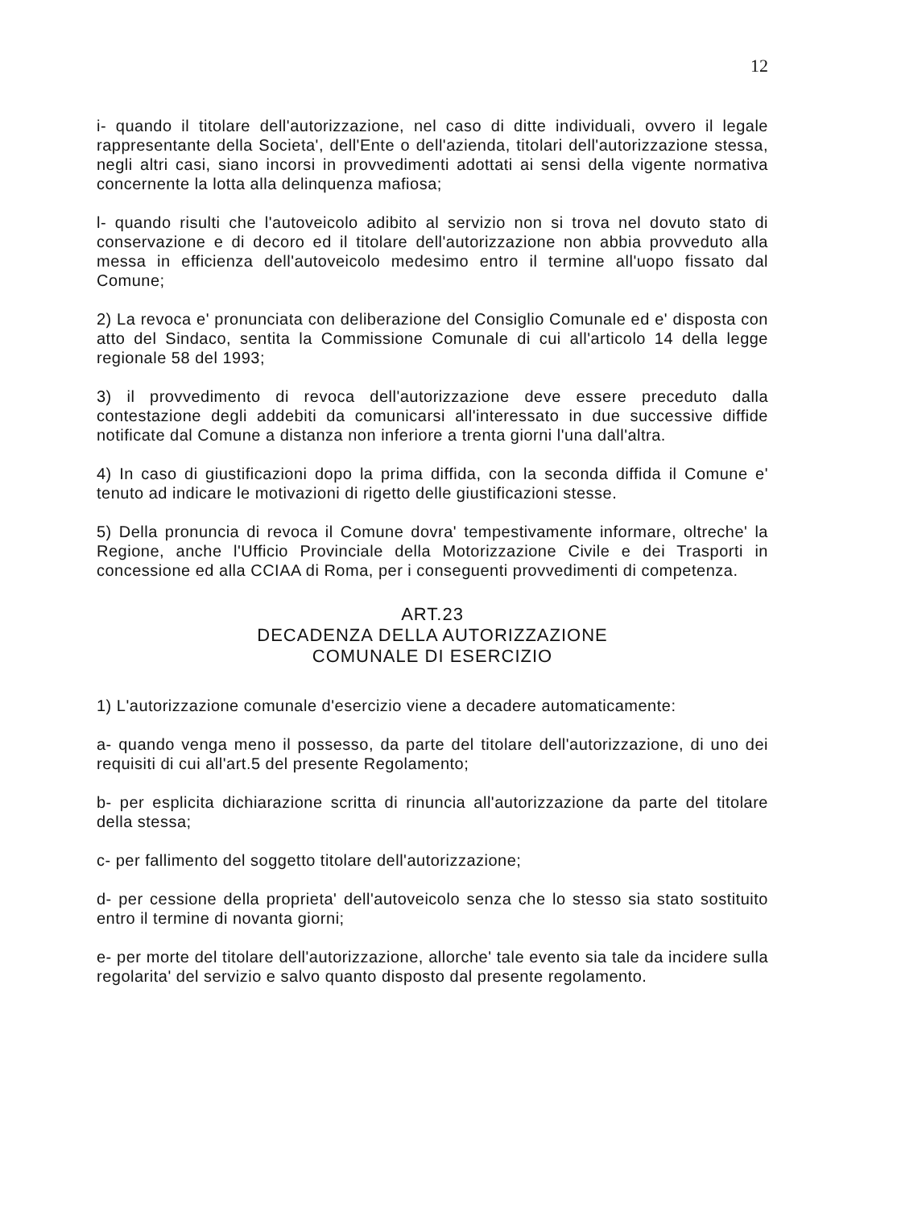12
i- quando il titolare dell'autorizzazione, nel caso di ditte individuali, ovvero il legale rappresentante della Societa', dell'Ente o dell'azienda, titolari dell'autorizzazione stessa, negli altri casi, siano incorsi in provvedimenti adottati ai sensi della vigente normativa concernente la lotta alla delinquenza mafiosa;
l- quando risulti che l'autoveicolo adibito al servizio non si trova nel dovuto stato di conservazione e di decoro ed il titolare dell'autorizzazione non abbia provveduto alla messa in efficienza dell'autoveicolo medesimo entro il termine all'uopo fissato dal Comune;
2) La revoca e' pronunciata con deliberazione del Consiglio Comunale ed e' disposta con atto del Sindaco, sentita la Commissione Comunale di cui all'articolo 14 della legge regionale 58 del 1993;
3) il provvedimento di revoca dell'autorizzazione deve essere preceduto dalla contestazione degli addebiti da comunicarsi all'interessato in due successive diffide notificate dal Comune a distanza non inferiore a trenta giorni l'una dall'altra.
4) In caso di giustificazioni dopo la prima diffida, con la seconda diffida il Comune e' tenuto ad indicare le motivazioni di rigetto delle giustificazioni stesse.
5) Della pronuncia di revoca il Comune dovra' tempestivamente informare, oltreche' la Regione, anche l'Ufficio Provinciale della Motorizzazione Civile e dei Trasporti in concessione ed alla CCIAA di Roma, per i conseguenti provvedimenti di competenza.
ART.23
DECADENZA DELLA AUTORIZZAZIONE
COMUNALE DI ESERCIZIO
1) L'autorizzazione comunale d'esercizio viene a decadere automaticamente:
a- quando venga meno il possesso, da parte del titolare dell'autorizzazione, di uno dei requisiti di cui all'art.5 del presente Regolamento;
b- per esplicita dichiarazione scritta di rinuncia all'autorizzazione da parte del titolare della stessa;
c- per fallimento del soggetto titolare dell'autorizzazione;
d- per cessione della proprieta' dell'autoveicolo senza che lo stesso sia stato sostituito entro il termine di novanta giorni;
e- per morte del titolare dell'autorizzazione, allorche' tale evento sia tale da incidere sulla regolarita' del servizio e salvo quanto disposto dal presente regolamento.